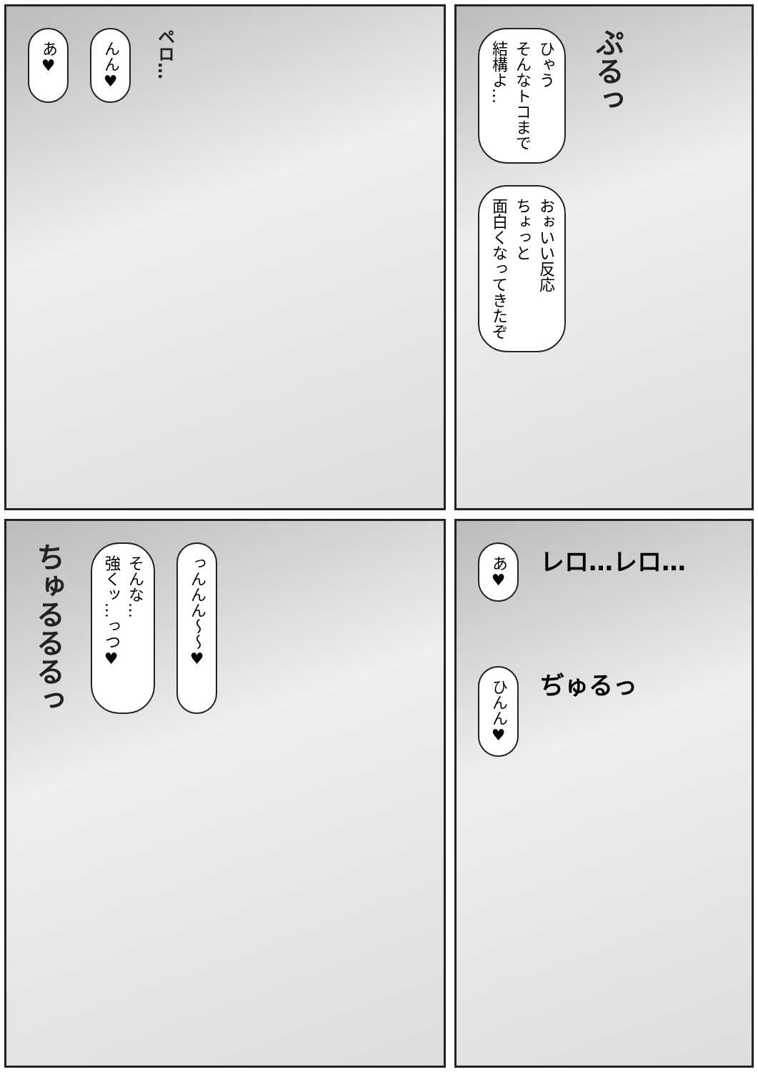ひゃう
そんなトコまで
結構よ…
ぷるっ
おぉいい反応
ちょっと
面白くなってきたぞ
あ♥
んん♥
ペロ…
あ♥
レロ…レロ…
ひんん♥
ぢゅるっ
ちゅるるるっ
そんな…
強くッ…っつ♥
っんんん～～♥